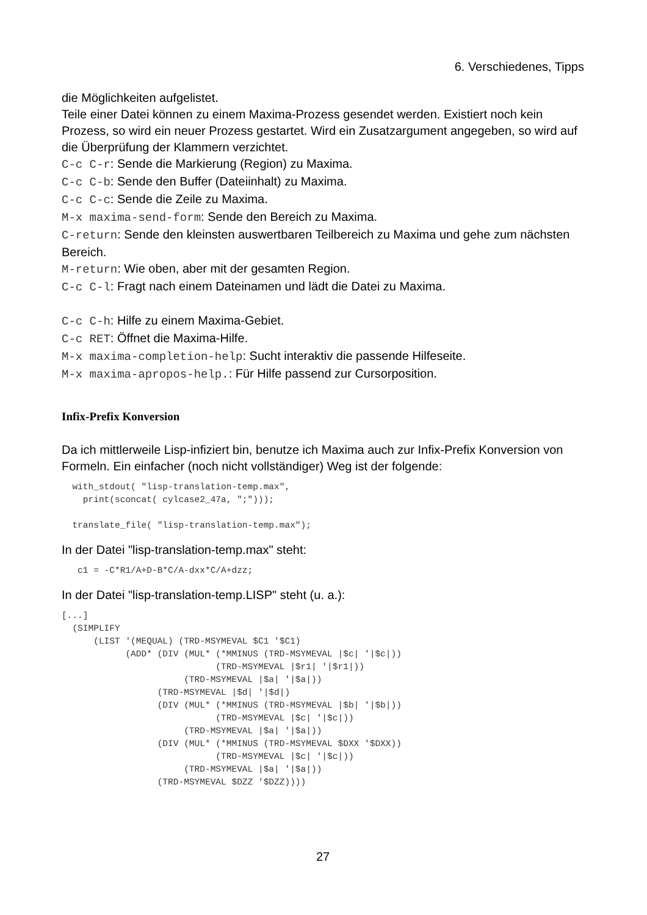6. Verschiedenes, Tipps
die Möglichkeiten aufgelistet.
Teile einer Datei können zu einem Maxima-Prozess gesendet werden. Existiert noch kein Prozess, so wird ein neuer Prozess gestartet. Wird ein Zusatzargument angegeben, so wird auf die Überprüfung der Klammern verzichtet.
C-c C-r: Sende die Markierung (Region) zu Maxima.
C-c C-b: Sende den Buffer (Dateiinhalt) zu Maxima.
C-c C-c: Sende die Zeile zu Maxima.
M-x maxima-send-form: Sende den Bereich zu Maxima.
C-return: Sende den kleinsten auswertbaren Teilbereich zu Maxima und gehe zum nächsten Bereich.
M-return: Wie oben, aber mit der gesamten Region.
C-c C-l: Fragt nach einem Dateinamen und lädt die Datei zu Maxima.
C-c C-h: Hilfe zu einem Maxima-Gebiet.
C-c RET: Öffnet die Maxima-Hilfe.
M-x maxima-completion-help: Sucht interaktiv die passende Hilfeseite.
M-x maxima-apropos-help.: Für Hilfe passend zur Cursorposition.
Infix-Prefix Konversion
Da ich mittlerweile Lisp-infiziert bin, benutze ich Maxima auch zur Infix-Prefix Konversion von Formeln. Ein einfacher (noch nicht vollständiger) Weg ist der folgende:
  with_stdout( "lisp-translation-temp.max",
    print(sconcat( cylcase2_47a, ";")));

  translate_file( "lisp-translation-temp.max");
In der Datei "lisp-translation-temp.max" steht:
   c1 = -C*R1/A+D-B*C/A-dxx*C/A+dzz;
In der Datei "lisp-translation-temp.LISP" steht (u. a.):
[...]
  (SIMPLIFY
      (LIST '(MEQUAL) (TRD-MSYMEVAL $C1 '$C1)
            (ADD* (DIV (MUL* (*MMINUS (TRD-MSYMEVAL |$c| '|$c|))
                             (TRD-MSYMEVAL |$r1| '|$r1|))
                       (TRD-MSYMEVAL |$a| '|$a|))
                  (TRD-MSYMEVAL |$d| '|$d|)
                  (DIV (MUL* (*MMINUS (TRD-MSYMEVAL |$b| '|$b|))
                             (TRD-MSYMEVAL |$c| '|$c|))
                       (TRD-MSYMEVAL |$a| '|$a|))
                  (DIV (MUL* (*MMINUS (TRD-MSYMEVAL $DXX '$DXX))
                             (TRD-MSYMEVAL |$c| '|$c|))
                       (TRD-MSYMEVAL |$a| '|$a|))
                  (TRD-MSYMEVAL $DZZ '$DZZ))))
27